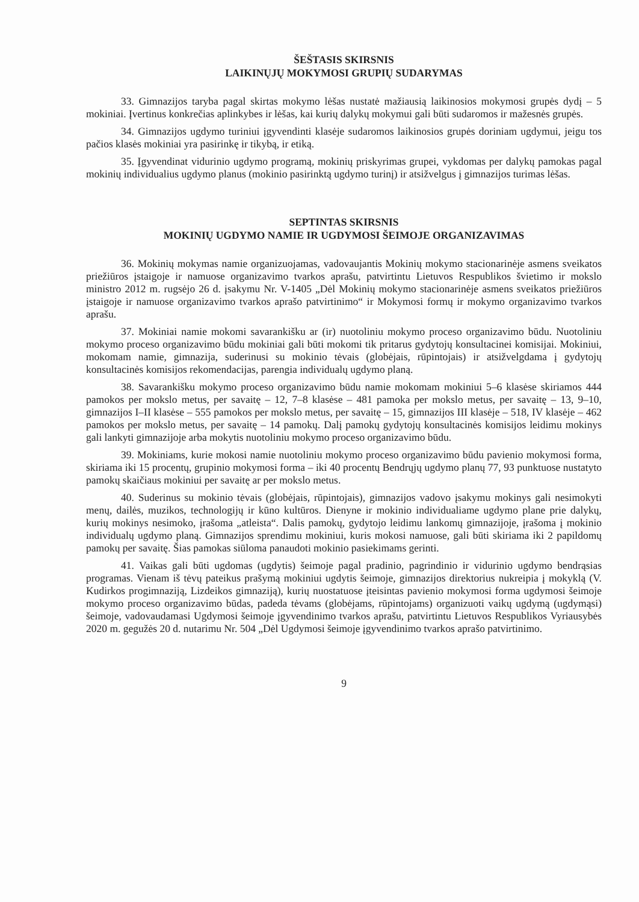ŠEŠTASIS SKIRSNIS
LAIKINŲJŲ MOKYMOSI GRUPIŲ SUDARYMAS
33. Gimnazijos taryba pagal skirtas mokymo lėšas nustatė mažiausią laikinosios mokymosi grupės dydį – 5 mokiniai. Įvertinus konkrečias aplinkybes ir lėšas, kai kurių dalykų mokymui gali būti sudaromos ir mažesnės grupės.
34. Gimnazijos ugdymo turiniui įgyvendinti klasėje sudaromos laikinosios grupės doriniam ugdymui, jeigu tos pačios klasės mokiniai yra pasirinkę ir tikybą, ir etiką.
35. Įgyvendinat vidurinio ugdymo programą, mokinių priskyrimas grupei, vykdomas per dalykų pamokas pagal mokinių individualius ugdymo planus (mokinio pasirinktą ugdymo turinį) ir atsižvelgus į gimnazijos turimas lėšas.
SEPTINTAS SKIRSNIS
MOKINIŲ UGDYMO NAMIE IR UGDYMOSI ŠEIMOJE ORGANIZAVIMAS
36. Mokinių mokymas namie organizuojamas, vadovaujantis Mokinių mokymo stacionarinėje asmens sveikatos priežiūros įstaigoje ir namuose organizavimo tvarkos aprašu, patvirtintu Lietuvos Respublikos švietimo ir mokslo ministro 2012 m. rugsėjo 26 d. įsakymu Nr. V-1405 „Dėl Mokinių mokymo stacionarinėje asmens sveikatos priežiūros įstaigoje ir namuose organizavimo tvarkos aprašo patvirtinimo“ ir Mokymosi formų ir mokymo organizavimo tvarkos aprašu.
37. Mokiniai namie mokomi savarankišku ar (ir) nuotoliniu mokymo proceso organizavimo būdu. Nuotoliniu mokymo proceso organizavimo būdu mokiniai gali būti mokomi tik pritarus gydytojų konsultacinei komisijai. Mokiniui, mokomam namie, gimnazija, suderinusi su mokinio tėvais (globėjais, rūpintojais) ir atsižvelgdama į gydytojų konsultacinės komisijos rekomendacijas, parengia individualų ugdymo planą.
38. Savarankišku mokymo proceso organizavimo būdu namie mokomam mokiniui 5–6 klasėse skiriamos 444 pamokos per mokslo metus, per savaitę – 12, 7–8 klasėse – 481 pamoka per mokslo metus, per savaitę – 13, 9–10, gimnazijos I–II klasėse – 555 pamokos per mokslo metus, per savaitę – 15, gimnazijos III klasėje – 518, IV klasėje – 462 pamokos per mokslo metus, per savaitę – 14 pamokų. Dalį pamokų gydytojų konsultacinės komisijos leidimu mokinys gali lankyti gimnazijoje arba mokytis nuotoliniu mokymo proceso organizavimo būdu.
39. Mokiniams, kurie mokosi namie nuotoliniu mokymo proceso organizavimo būdu pavienio mokymosi forma, skiriama iki 15 procentų, grupinio mokymosi forma – iki 40 procentų Bendrųjų ugdymo planų 77, 93 punktuose nustatyto pamokų skaičiaus mokiniui per savaitę ar per mokslo metus.
40. Suderinus su mokinio tėvais (globėjais, rūpintojais), gimnazijos vadovo įsakymu mokinys gali nesimokyti menų, dailės, muzikos, technologijų ir kūno kultūros. Dienyne ir mokinio individualiame ugdymo plane prie dalykų, kurių mokinys nesimoko, įrašoma „atleista“. Dalis pamokų, gydytojo leidimu lankomų gimnazijoje, įrašoma į mokinio individualų ugdymo planą. Gimnazijos sprendimu mokiniui, kuris mokosi namuose, gali būti skiriama iki 2 papildomų pamokų per savaitę. Šias pamokas siūloma panaudoti mokinio pasiekimams gerinti.
41. Vaikas gali būti ugdomas (ugdytis) šeimoje pagal pradinio, pagrindinio ir vidurinio ugdymo bendrąsias programas. Vienam iš tėvų pateikus prašymą mokiniui ugdytis šeimoje, gimnazijos direktorius nukreipia į mokyklą (V. Kudirkos progimnaziją, Lizdeikos gimnaziją), kurių nuostatuose įteisintas pavienio mokymosi forma ugdymosi šeimoje mokymo proceso organizavimo būdas, padeda tėvams (globėjams, rūpintojams) organizuoti vaikų ugdymą (ugdymąsi) šeimoje, vadovaudamasi Ugdymosi šeimoje įgyvendinimo tvarkos aprašu, patvirtintu Lietuvos Respublikos Vyriausybės 2020 m. gegužės 20 d. nutarimu Nr. 504 „Dėl Ugdymosi šeimoje įgyvendinimo tvarkos aprašo patvirtinimo.
9